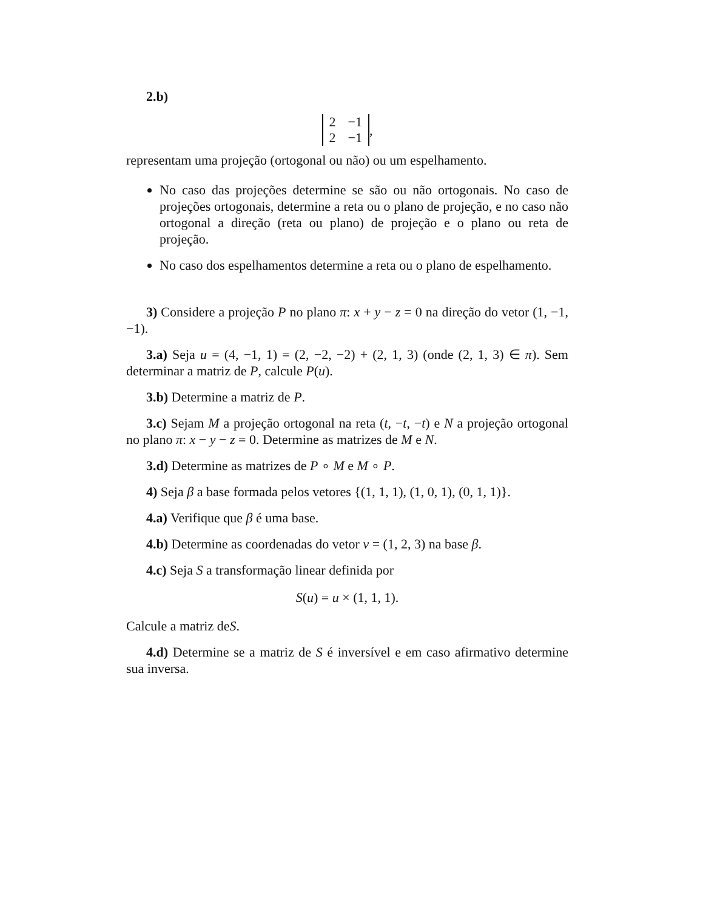2.b)
| 2 | −1 |
| 2 | −1 |
,
representam uma projeção (ortogonal ou não) ou um espelhamento.
No caso das projeções determine se são ou não ortogonais. No caso de projeções ortogonais, determine a reta ou o plano de projeção, e no caso não ortogonal a direção (reta ou plano) de projeção e o plano ou reta de projeção.
No caso dos espelhamentos determine a reta ou o plano de espelhamento.
3) Considere a projeção P no plano π: x + y − z = 0 na direção do vetor (1, −1, −1).
3.a) Seja u = (4, −1, 1) = (2, −2, −2) + (2, 1, 3) (onde (2, 1, 3) ∈ π). Sem determinar a matriz de P, calcule P(u).
3.b) Determine a matriz de P.
3.c) Sejam M a projeção ortogonal na reta (t, −t, −t) e N a projeção ortogonal no plano π: x − y − z = 0. Determine as matrizes de M e N.
3.d) Determine as matrizes de P ∘ M e M ∘ P.
4) Seja β a base formada pelos vetores {(1, 1, 1), (1, 0, 1), (0, 1, 1)}.
4.a) Verifique que β é uma base.
4.b) Determine as coordenadas do vetor v = (1, 2, 3) na base β.
4.c) Seja S a transformação linear definida por
S(u) = u × (1, 1, 1).
Calcule a matriz deS.
4.d) Determine se a matriz de S é inversível e em caso afirmativo determine sua inversa.